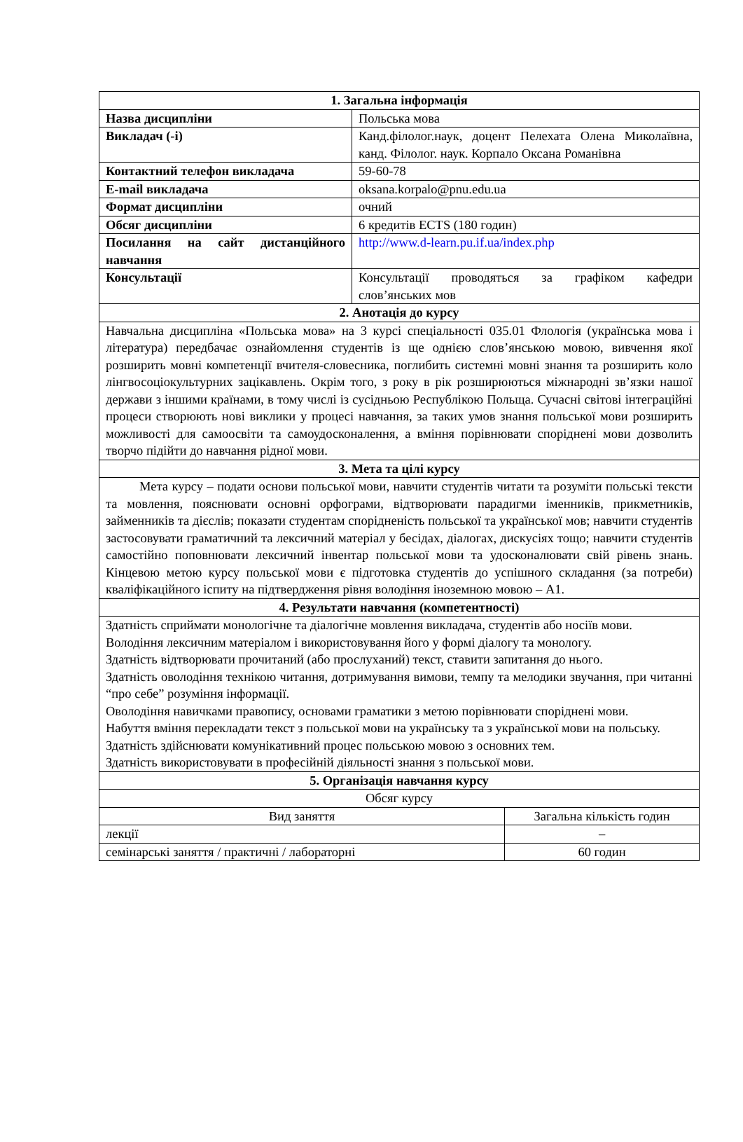| 1. Загальна інформація | | |
| --- | --- | --- |
| Назва дисципліни | Польська мова | |
| Викладач (-і) | Канд.філолог.наук, доцент Пелехата Олена Миколаївна, канд. Філолог. наук. Корпало Оксана Романівна | |
| Контактний телефон викладача | 59-60-78 | |
| E-mail викладача | oksana.korpalo@pnu.edu.ua | |
| Формат дисципліни | очний | |
| Обсяг дисципліни | 6 кредитів ECTS (180 годин) | |
| Посилання на сайт дистанційного навчання | http://www.d-learn.pu.if.ua/index.php | |
| Консультації | Консультації проводяться за графіком кафедри слов’янських мов | |
| 2. Анотація до курсу | | |
| Навчальна дисципліна «Польська мова» на 3 курсі спеціальності 035.01 Флологія (українська мова і література) передбачає ознайомлення студентів із ще однією слов’янською мовою, вивчення якої розширить мовні компетенції вчителя-словесника, поглибить системні мовні знання та розширить коло лінгвосоціокультурних зацікавлень. Окрім того, з року в рік розширюються міжнародні зв’язки нашої держави з іншими країнами, в тому числі із сусідньою Республікою Польща. Сучасні світові інтеграційні процеси створюють нові виклики у процесі навчання, за таких умов знання польської мови розширить можливості для самоосвіти та самоудосконалення, а вміння порівнювати споріднені мови дозволить творчо підійти до навчання рідної мови. | | |
| 3. Мета та цілі курсу | | |
| Мета курсу – подати основи польської мови, навчити студентів читати та розуміти польські тексти та мовлення, пояснювати основні орфограми, відтворювати парадигми іменників, прикметників, займенників та дієслів; показати студентам спорідненість польської та української мов; навчити студентів застосовувати граматичний та лексичний матеріал у бесідах, діалогах, дискусіях тощо; навчити студентів самостійно поповнювати лексичний інвентар польської мови та удосконалювати свій рівень знань. Кінцевою метою курсу польської мови є підготовка студентів до успішного складання (за потреби) кваліфікаційного іспиту на підтвердження рівня володіння іноземною мовою – А1. | | |
| 4. Результати навчання (компетентності) | | |
| Здатність сприймати монологічне та діалогічне мовлення викладача, студентів або носіїв мови. Володіння лексичним матеріалом і використовування його у формі діалогу та монологу. Здатність відтворювати прочитаний (або прослуханий) текст, ставити запитання до нього. Здатність оволодіння технікою читання, дотримування вимови, темпу та мелодики звучання, при читанні “про себе” розуміння інформації. Оволодіння навичками правопису, основами граматики з метою порівнювати споріднені мови. Набуття вміння перекладати текст з польської мови на українську та з української мови на польську. Здатність здійснювати комунікативний процес польською мовою з основних тем. Здатність використовувати в професійній діяльності знання з польської мови. | | |
| 5. Організація навчання курсу | | |
| Обсяг курсу | | |
| Вид заняття | | Загальна кількість годин |
| лекції | | – |
| семінарські заняття / практичні / лабораторні | | 60 годин |